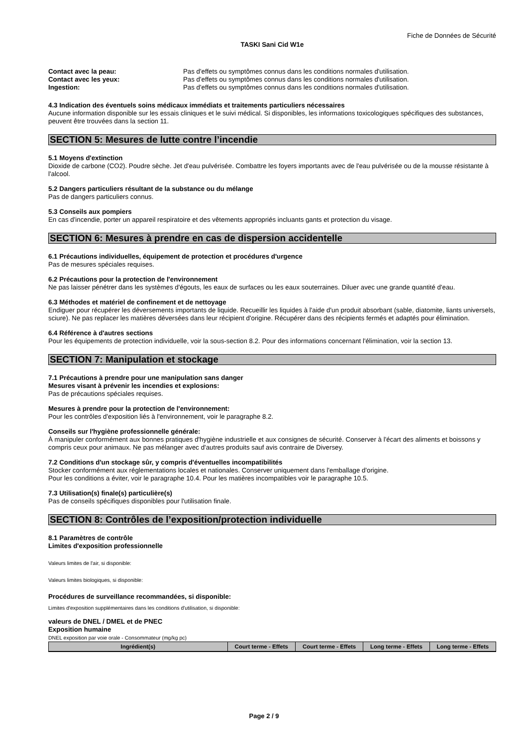Fiche de Données de Sécurité
TASKI Sani Cid W1e
| Contact avec la peau: | Pas d'effets ou symptômes connus dans les conditions normales d'utilisation. |
| Contact avec les yeux: | Pas d'effets ou symptômes connus dans les conditions normales d'utilisation. |
| Ingestion: | Pas d'effets ou symptômes connus dans les conditions normales d'utilisation. |
4.3 Indication des éventuels soins médicaux immédiats et traitements particuliers nécessaires
Aucune information disponible sur les essais cliniques et le suivi médical. Si disponibles, les informations toxicologiques spécifiques des substances, peuvent être trouvées dans la section 11.
SECTION 5: Mesures de lutte contre l’incendie
5.1 Moyens d'extinction
Dioxide de carbone (CO2). Poudre sèche. Jet d'eau pulvérisée. Combattre les foyers importants avec de l'eau pulvérisée ou de la mousse résistante à l'alcool.
5.2 Dangers particuliers résultant de la substance ou du mélange
Pas de dangers particuliers connus.
5.3 Conseils aux pompiers
En cas d'incendie, porter un appareil respiratoire et des vêtements appropriés incluants gants et protection du visage.
SECTION 6: Mesures à prendre en cas de dispersion accidentelle
6.1 Précautions individuelles, équipement de protection et procédures d'urgence
Pas de mesures spéciales requises.
6.2 Précautions pour la protection de l'environnement
Ne pas laisser pénétrer dans les systèmes d'égouts, les eaux de surfaces ou les eaux souterraines. Diluer avec une grande quantité d'eau.
6.3 Méthodes et matériel de confinement et de nettoyage
Endiguer pour récupérer les déversements importants de liquide. Recueillir les liquides à l'aide d'un produit absorbant (sable, diatomite, liants universels, sciure). Ne pas replacer les matières déversées dans leur récipient d'origine. Récupérer dans des récipients fermés et adaptés pour élimination.
6.4 Référence à d'autres sections
Pour les équipements de protection individuelle, voir la sous-section 8.2. Pour des informations concernant l'élimination, voir la section 13.
SECTION 7: Manipulation et stockage
7.1 Précautions à prendre pour une manipulation sans danger
Mesures visant à prévenir les incendies et explosions:
Pas de précautions spéciales requises.
Mesures à prendre pour la protection de l'environnement:
Pour les contrôles d'exposition liés à l'environnement, voir le paragraphe 8.2.
Conseils sur l'hygiène professionnelle générale:
À manipuler conformément aux bonnes pratiques d'hygiène industrielle et aux consignes de sécurité. Conserver à l'écart des aliments et boissons y compris ceux pour animaux. Ne pas mélanger avec d'autres produits sauf avis contraire de Diversey.
7.2 Conditions d'un stockage sûr, y compris d'éventuelles incompatibilités
Stocker conformément aux réglementations locales et nationales. Conserver uniquement dans l'emballage d'origine.
Pour les conditions a éviter, voir le paragraphe 10.4. Pour les matières incompatibles voir le paragraphe 10.5.
7.3 Utilisation(s) finale(s) particulière(s)
Pas de conseils spécifiques disponibles pour l'utilisation finale.
SECTION 8: Contrôles de l’exposition/protection individuelle
8.1 Paramètres de contrôle
Limites d'exposition professionnelle
Valeurs limites de l'air, si disponible:
Valeurs limites biologiques, si disponible:
Procédures de surveillance recommandées, si disponible:
Limites d'exposition supplémentaires dans les conditions d'utilisation, si disponible:
valeurs de DNEL / DMEL et de PNEC
Exposition humaine
DNEL exposition par voie orale - Consommateur (mg/kg pc)
| Ingrédient(s) | Court terme - Effets | Court terme - Effets | Long terme - Effets | Long terme - Effets |
| --- | --- | --- | --- | --- |
Page 2 / 9